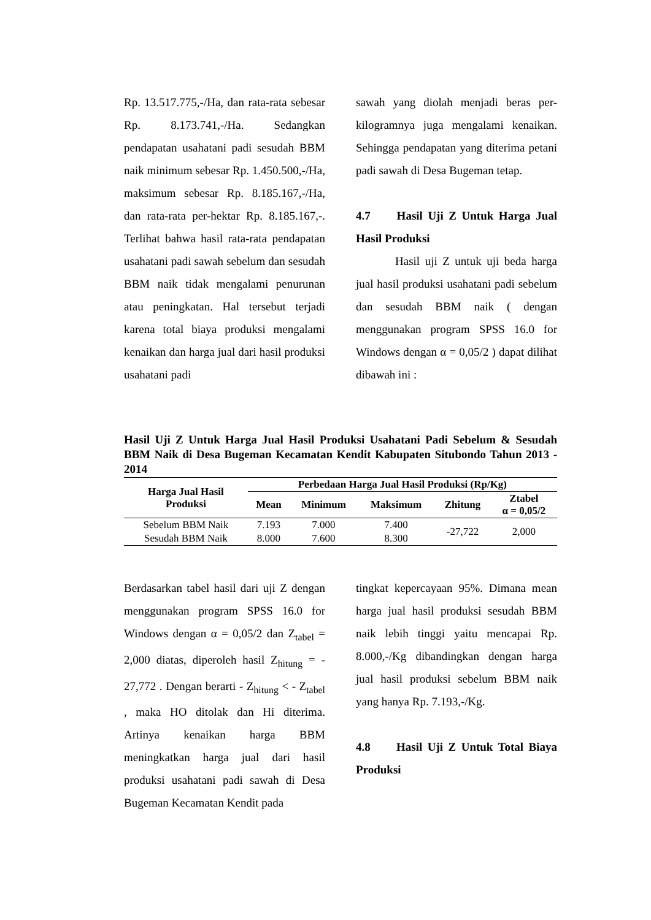Rp. 13.517.775,-/Ha, dan rata-rata sebesar Rp. 8.173.741,-/Ha. Sedangkan pendapatan usahatani padi sesudah BBM naik minimum sebesar Rp. 1.450.500,-/Ha, maksimum sebesar Rp. 8.185.167,-/Ha, dan rata-rata per-hektar Rp. 8.185.167,-. Terlihat bahwa hasil rata-rata pendapatan usahatani padi sawah sebelum dan sesudah BBM naik tidak mengalami penurunan atau peningkatan. Hal tersebut terjadi karena total biaya produksi mengalami kenaikan dan harga jual dari hasil produksi usahatani padi
sawah yang diolah menjadi beras per-kilogramnya juga mengalami kenaikan. Sehingga pendapatan yang diterima petani padi sawah di Desa Bugeman tetap.
4.7 Hasil Uji Z Untuk Harga Jual Hasil Produksi
Hasil uji Z untuk uji beda harga jual hasil produksi usahatani padi sebelum dan sesudah BBM naik ( dengan menggunakan program SPSS 16.0 for Windows dengan α = 0,05/2 ) dapat dilihat dibawah ini :
Hasil Uji Z Untuk Harga Jual Hasil Produksi Usahatani Padi Sebelum & Sesudah BBM Naik di Desa Bugeman Kecamatan Kendit Kabupaten Situbondo Tahun 2013 - 2014
| Harga Jual Hasil Produksi | Perbedaan Harga Jual Hasil Produksi (Rp/Kg) | | | | |
| --- | --- | --- | --- | --- | --- |
| | Mean | Minimum | Maksimum | Zhitung | Ztabel α = 0,05/2 |
| Sebelum BBM Naik | 7.193 | 7.000 | 7.400 | -27,722 | 2,000 |
| Sesudah BBM Naik | 8.000 | 7.600 | 8.300 | | |
Berdasarkan tabel hasil dari uji Z dengan menggunakan program SPSS 16.0 for Windows dengan α = 0,05/2 dan Z<sub>tabel</sub> = 2,000 diatas, diperoleh hasil Z<sub>hitung</sub> = - 27,772 . Dengan berarti - Z<sub>hitung</sub> < - Z<sub>tabel</sub> , maka HO ditolak dan Hi diterima. Artinya kenaikan harga BBM meningkatkan harga jual dari hasil produksi usahatani padi sawah di Desa Bugeman Kecamatan Kendit pada
tingkat kepercayaan 95%. Dimana mean harga jual hasil produksi sesudah BBM naik lebih tinggi yaitu mencapai Rp. 8.000,-/Kg dibandingkan dengan harga jual hasil produksi sebelum BBM naik yang hanya Rp. 7.193,-/Kg.
4.8 Hasil Uji Z Untuk Total Biaya Produksi